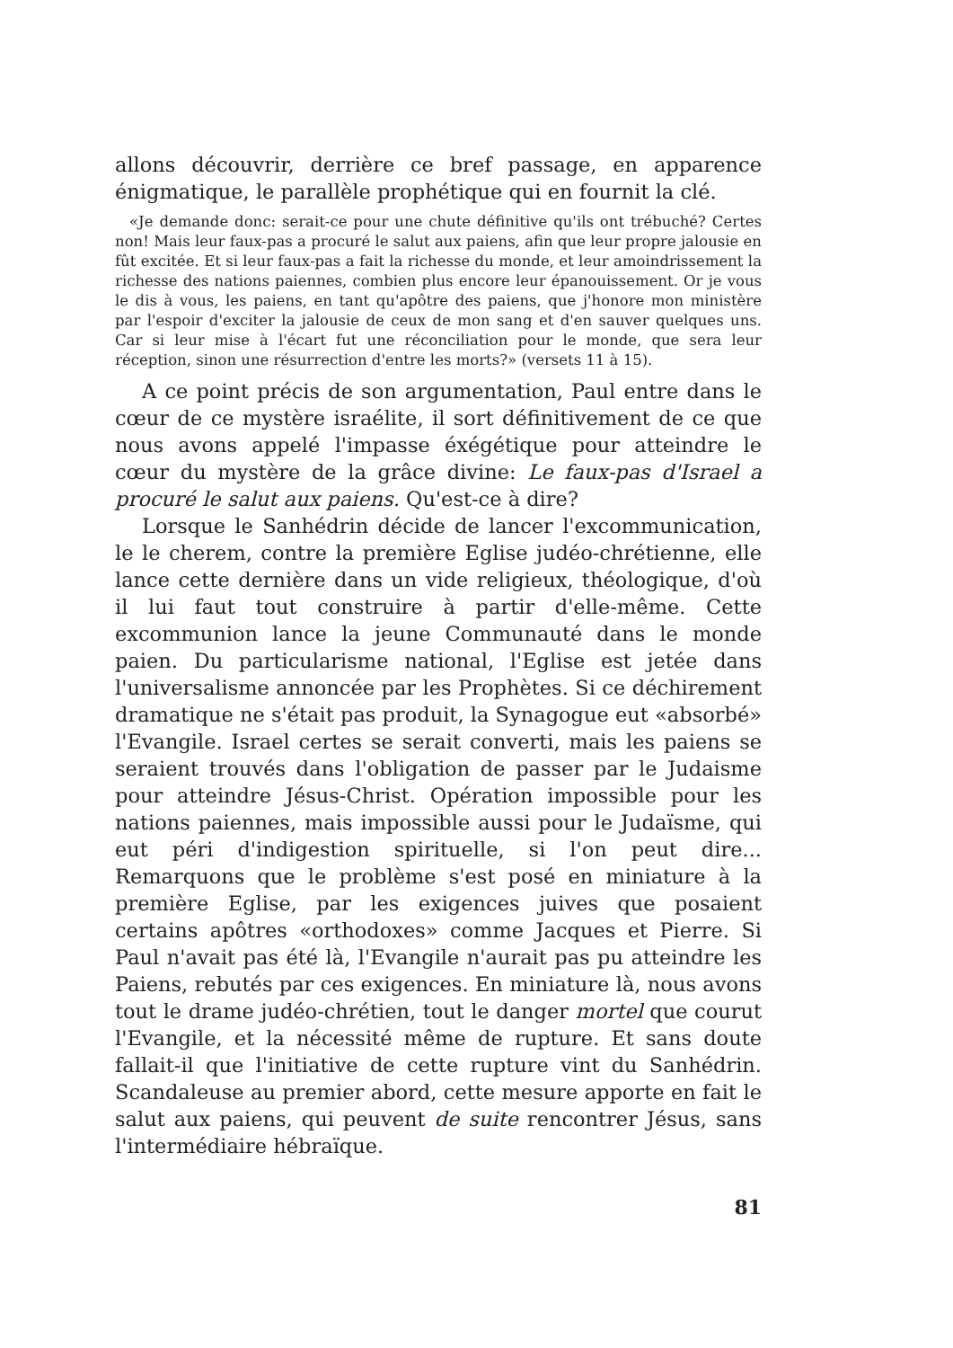allons découvrir, derrière ce bref passage, en apparence énigmatique, le parallèle prophétique qui en fournit la clé.
«Je demande donc: serait-ce pour une chute définitive qu'ils ont trébuché? Certes non! Mais leur faux-pas a procuré le salut aux paiens, afin que leur propre jalousie en fût excitée. Et si leur faux-pas a fait la richesse du monde, et leur amoindrissement la richesse des nations paiennes, combien plus encore leur épanouissement. Or je vous le dis à vous, les paiens, en tant qu'apôtre des paiens, que j'honore mon ministère par l'espoir d'exciter la jalousie de ceux de mon sang et d'en sauver quelques uns. Car si leur mise à l'écart fut une réconciliation pour le monde, que sera leur réception, sinon une résurrection d'entre les morts?» (versets 11 à 15).
A ce point précis de son argumentation, Paul entre dans le cœur de ce mystère israélite, il sort définitivement de ce que nous avons appelé l'impasse éxégétique pour atteindre le cœur du mystère de la grâce divine: Le faux-pas d'Israel a procuré le salut aux paiens. Qu'est-ce à dire?
Lorsque le Sanhédrin décide de lancer l'excommunication, le le cherem, contre la première Eglise judéo-chrétienne, elle lance cette dernière dans un vide religieux, théologique, d'où il lui faut tout construire à partir d'elle-même. Cette excommunion lance la jeune Communauté dans le monde paien. Du particularisme national, l'Eglise est jetée dans l'universalisme annoncée par les Prophètes. Si ce déchirement dramatique ne s'était pas produit, la Synagogue eut «absorbé» l'Evangile. Israel certes se serait converti, mais les paiens se seraient trouvés dans l'obligation de passer par le Judaisme pour atteindre Jésus-Christ. Opération impossible pour les nations paiennes, mais impossible aussi pour le Judaïsme, qui eut péri d'indigestion spirituelle, si l'on peut dire... Remarquons que le problème s'est posé en miniature à la première Eglise, par les exigences juives que posaient certains apôtres «orthodoxes» comme Jacques et Pierre. Si Paul n'avait pas été là, l'Evangile n'aurait pas pu atteindre les Paiens, rebutés par ces exigences. En miniature là, nous avons tout le drame judéo-chrétien, tout le danger mortel que courut l'Evangile, et la nécessité même de rupture. Et sans doute fallait-il que l'initiative de cette rupture vint du Sanhédrin. Scandaleuse au premier abord, cette mesure apporte en fait le salut aux paiens, qui peuvent de suite rencontrer Jésus, sans l'intermédiaire hébraïque.
81